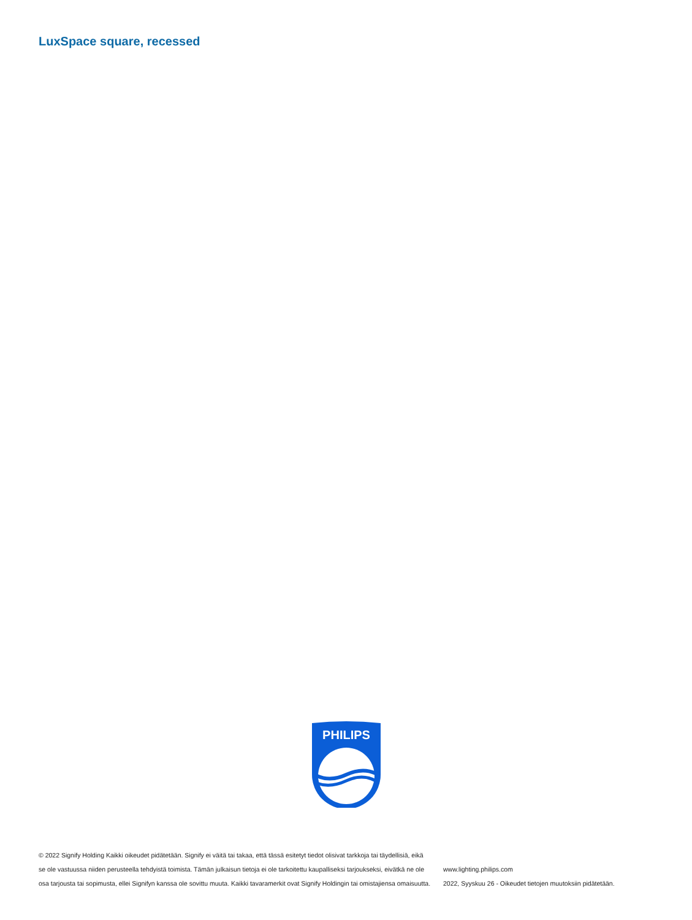LuxSpace square, recessed
PHILIPS
© 2022 Signify Holding Kaikki oikeudet pidätetään. Signify ei väitä tai takaa, että tässä esitetyt tiedot olisivat tarkkoja tai täydellisiä, eikä se ole vastuussa niiden perusteella tehdyistä toimista. Tämän julkaisun tietoja ei ole tarkoitettu kaupalliseksi tarjoukseksi, eivätkä ne ole osa tarjousta tai sopimusta, ellei Signifyn kanssa ole sovittu muuta. Kaikki tavaramerkit ovat Signify Holdingin tai omistajiensa omaisuutta.
www.lighting.philips.com
2022, Syyskuu 26 - Oikeudet tietojen muutoksiin pidätetään.